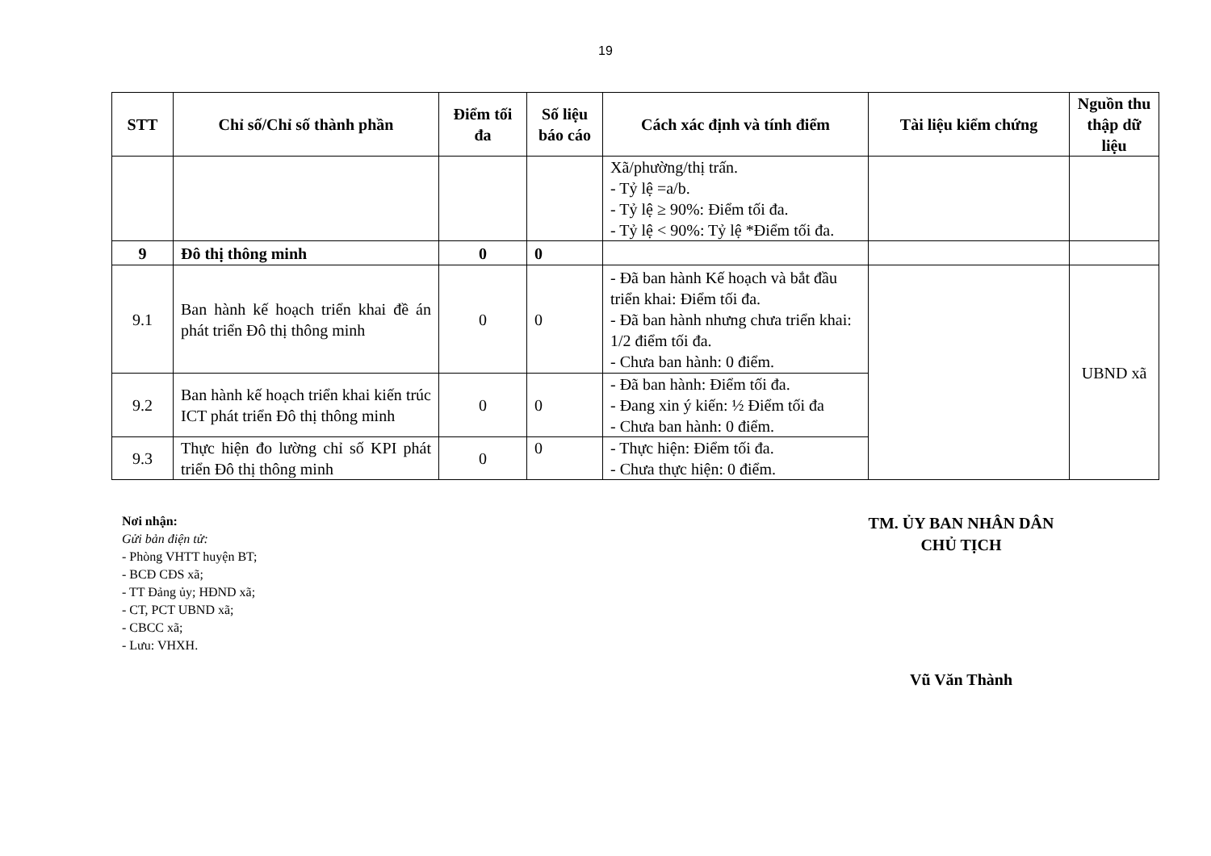19
| STT | Chỉ số/Chỉ số thành phần | Điểm tối đa | Số liệu báo cáo | Cách xác định và tính điểm | Tài liệu kiểm chứng | Nguồn thu thập dữ liệu |
| --- | --- | --- | --- | --- | --- | --- |
| | | | | Xã/phường/thị trấn. - Tỷ lệ =a/b. - Tỷ lệ ≥ 90%: Điểm tối đa. - Tỷ lệ < 90%: Tỷ lệ *Điểm tối đa. | | |
| 9 | Đô thị thông minh | 0 | 0 | | | |
| 9.1 | Ban hành kế hoạch triển khai đề án phát triển Đô thị thông minh | 0 | 0 | - Đã ban hành Kế hoạch và bắt đầu triển khai: Điểm tối đa. - Đã ban hành nhưng chưa triển khai: 1/2 điểm tối đa. - Chưa ban hành: 0 điểm. | | UBND xã |
| 9.2 | Ban hành kế hoạch triển khai kiến trúc ICT phát triển Đô thị thông minh | 0 | 0 | - Đã ban hành: Điểm tối đa. - Đang xin ý kiến: ½ Điểm tối đa - Chưa ban hành: 0 điểm. | | |
| 9.3 | Thực hiện đo lường chỉ số KPI phát triển Đô thị thông minh | 0 | 0 | - Thực hiện: Điểm tối đa. - Chưa thực hiện: 0 điểm. | | |
Nơi nhận:
Gửi bản điện tử:
- Phòng VHTT huyện BT;
- BCĐ CĐS xã;
- TT Đảng ủy; HĐND xã;
- CT, PCT UBND xã;
- CBCC xã;
- Lưu: VHXH.
TM. ỦY BAN NHÂN DÂN
CHỦ TỊCH
Vũ Văn Thành